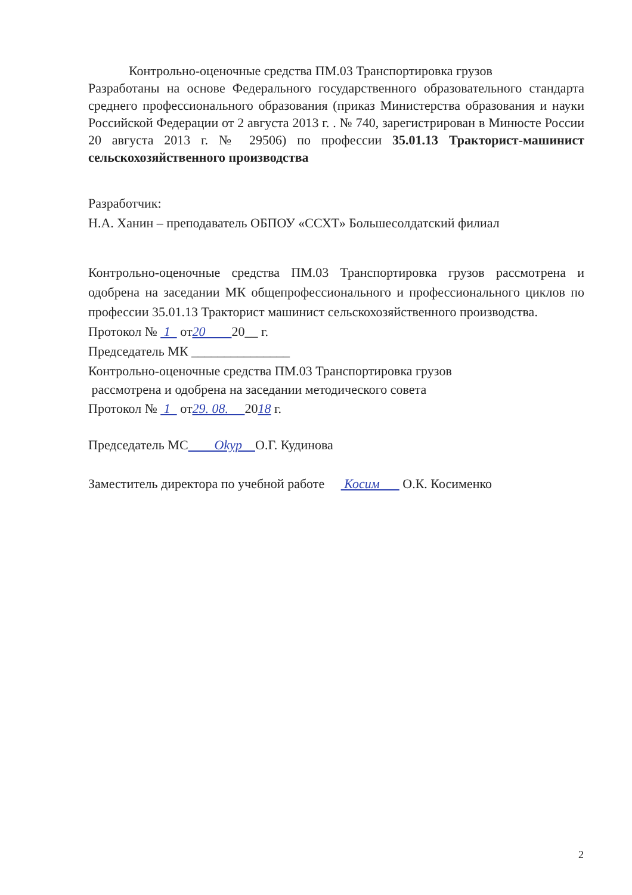Контрольно-оценочные средства ПМ.03 Транспортировка грузов
Разработаны на основе Федерального государственного образовательного стандарта среднего профессионального образования (приказ Министерства образования и науки Российской Федерации от 2 августа 2013 г. . № 740, зарегистрирован в Минюсте России 20 августа 2013 г. № 29506) по профессии 35.01.13 Тракторист-машинист сельскохозяйственного производства
Разработчик:
Н.А. Ханин – преподаватель ОБПОУ «ССХТ» Большесолдатский филиал
Контрольно-оценочные средства ПМ.03 Транспортировка грузов рассмотрена и одобрена на заседании МК общепрофессионального и профессионального циклов по профессии 35.01.13 Тракторист машинист сельскохозяйственного производства.
Протокол № 1 от20 20__ г.
Председатель МК _______________
Контрольно-оценочные средства ПМ.03 Транспортировка грузов
рассмотрена и одобрена на заседании методического совета
Протокол № 1 от29. 08. 2018 г.
Председатель МС Okyp О.Г. Кудинова
Заместитель директора по учебной работе Косим О.К. Косименко
2